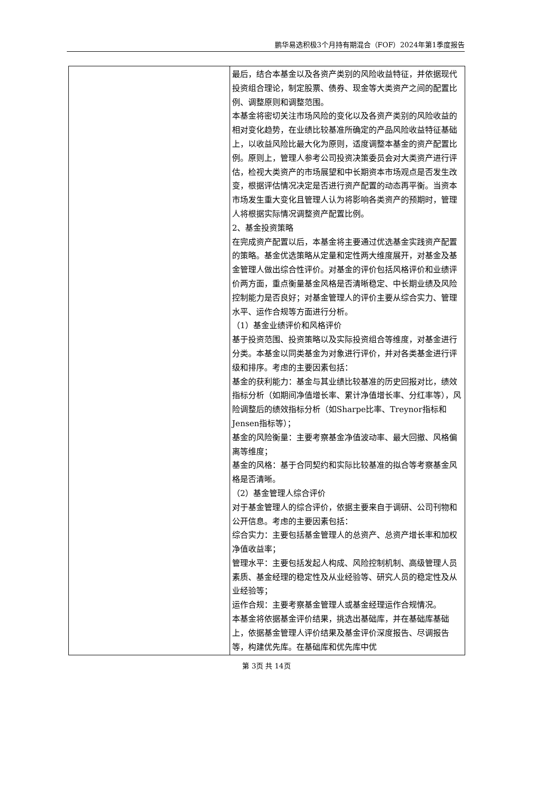鹏华易选积极3个月持有期混合（FOF）2024年第1季度报告
| | 最后，结合本基金以及各资产类别的风险收益特征，并依据现代投资组合理论，制定股票、债券、现金等大类资产之间的配置比例、调整原则和调整范围。 本基金将密切关注市场风险的变化以及各资产类别的风险收益的相对变化趋势，在业绩比较基准所确定的产品风险收益特征基础上，以收益风险比最大化为原则，适度调整本基金的资产配置比例。原则上，管理人参考公司投资决策委员会对大类资产进行评估，检视大类资产的市场展望和中长期资本市场观点是否发生改变，根据评估情况决定是否进行资产配置的动态再平衡。当资本市场发生重大变化且管理人认为将影响各类资产的预期时，管理人将根据实际情况调整资产配置比例。 2、基金投资策略 在完成资产配置以后，本基金将主要通过优选基金实践资产配置的策略。基金优选策略从定量和定性两大维度展开，对基金及基金管理人做出综合性评价。对基金的评价包括风格评价和业绩评价两方面，重点衡量基金风格是否清晰稳定、中长期业绩及风险控制能力是否良好；对基金管理人的评价主要从综合实力、管理水平、运作合规等方面进行分析。 （1）基金业绩评价和风格评价 基于投资范围、投资策略以及实际投资组合等维度，对基金进行分类。本基金以同类基金为对象进行评价，并对各类基金进行评级和排序。考虑的主要因素包括： 基金的获利能力：基金与其业绩比较基准的历史回报对比，绩效指标分析（如期间净值增长率、累计净值增长率、分红率等），风险调整后的绩效指标分析（如Sharpe比率、Treynor指标和Jensen指标等）； 基金的风险衡量：主要考察基金净值波动率、最大回撤、风格偏离等维度； 基金的风格：基于合同契约和实际比较基准的拟合等考察基金风格是否清晰。 （2）基金管理人综合评价 对于基金管理人的综合评价，依据主要来自于调研、公司刊物和公开信息。考虑的主要因素包括： 综合实力：主要包括基金管理人的总资产、总资产增长率和加权净值收益率； 管理水平：主要包括发起人构成、风险控制机制、高级管理人员素质、基金经理的稳定性及从业经验等、研究人员的稳定性及从业经验等； 运作合规：主要考察基金管理人或基金经理运作合规情况。 本基金将依据基金评价结果，挑选出基础库，并在基础库基础上，依据基金管理人评价结果及基金评价深度报告、尽调报告等，构建优先库。在基础库和优先库中优 |
第 3页 共 14页